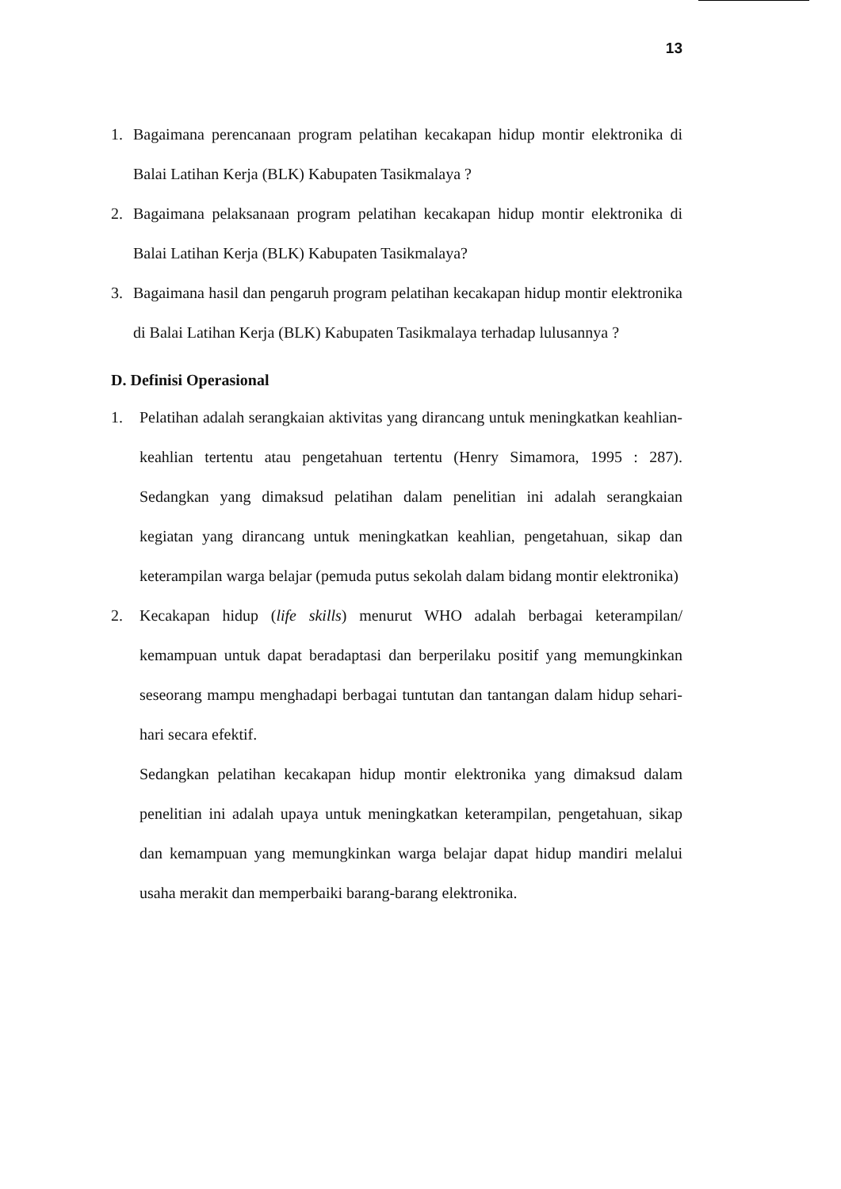13
1. Bagaimana perencanaan program pelatihan kecakapan hidup montir elektronika di Balai Latihan Kerja (BLK) Kabupaten Tasikmalaya ?
2. Bagaimana pelaksanaan program pelatihan kecakapan hidup montir elektronika di Balai Latihan Kerja (BLK) Kabupaten Tasikmalaya?
3. Bagaimana hasil dan pengaruh program pelatihan kecakapan hidup montir elektronika di Balai Latihan Kerja (BLK) Kabupaten Tasikmalaya terhadap lulusannya ?
D. Definisi Operasional
1. Pelatihan adalah serangkaian aktivitas yang dirancang untuk meningkatkan keahlian-keahlian tertentu atau pengetahuan tertentu (Henry Simamora, 1995 : 287). Sedangkan yang dimaksud pelatihan dalam penelitian ini adalah serangkaian kegiatan yang dirancang untuk meningkatkan keahlian, pengetahuan, sikap dan keterampilan warga belajar (pemuda putus sekolah dalam bidang montir elektronika)
2. Kecakapan hidup (life skills) menurut WHO adalah berbagai keterampilan/ kemampuan untuk dapat beradaptasi dan berperilaku positif yang memungkinkan seseorang mampu menghadapi berbagai tuntutan dan tantangan dalam hidup sehari-hari secara efektif.
Sedangkan pelatihan kecakapan hidup montir elektronika yang dimaksud dalam penelitian ini adalah upaya untuk meningkatkan keterampilan, pengetahuan, sikap dan kemampuan yang memungkinkan warga belajar dapat hidup mandiri melalui usaha merakit dan memperbaiki barang-barang elektronika.